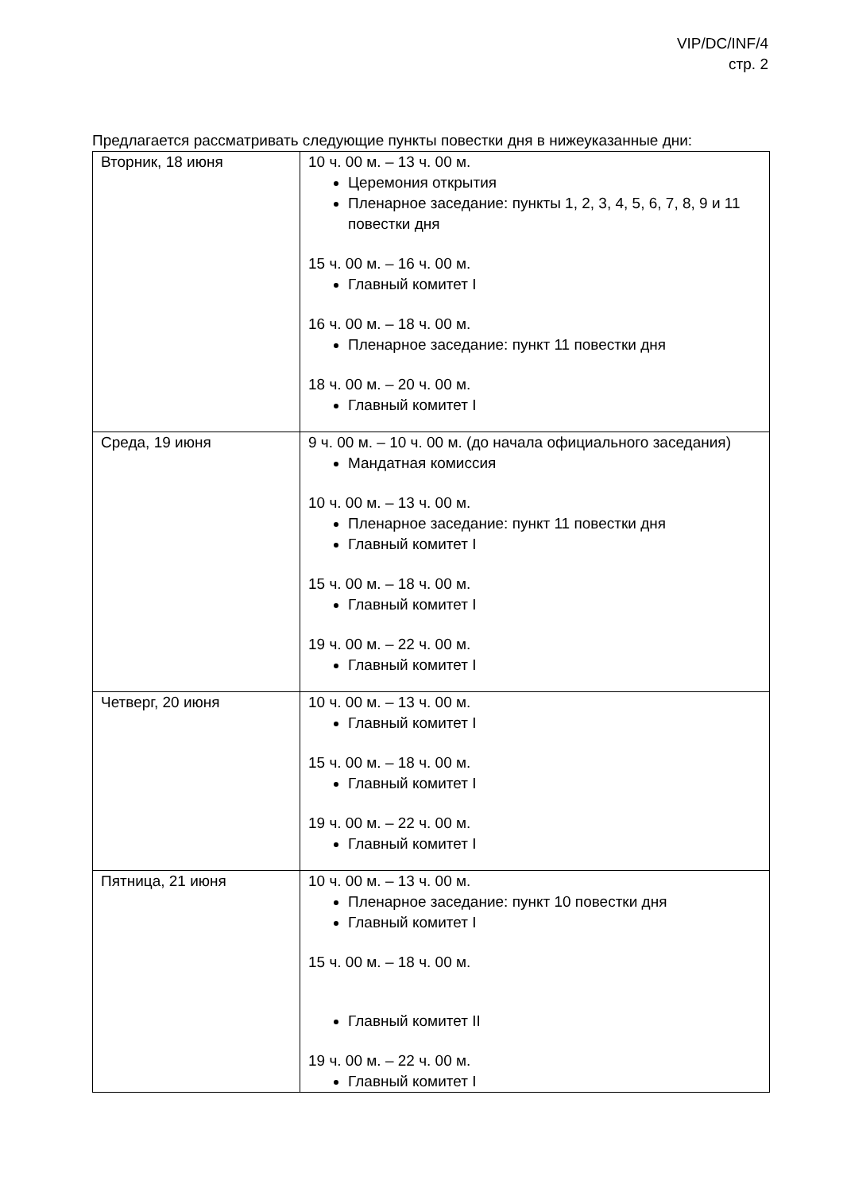VIP/DC/INF/4
стр. 2
Предлагается рассматривать следующие пункты повестки дня в нижеуказанные дни:
| Вторник, 18 июня | 10 ч. 00 м. – 13 ч. 00 м. Церемония открытия Пленарное заседание: пункты 1, 2, 3, 4, 5, 6, 7, 8, 9 и 11 повестки дня 15 ч. 00 м. – 16 ч. 00 м. Главный комитет I 16 ч. 00 м. – 18 ч. 00 м. Пленарное заседание: пункт 11 повестки дня 18 ч. 00 м. – 20 ч. 00 м. Главный комитет I |
| Среда, 19 июня | 9 ч. 00 м. – 10 ч. 00 м. (до начала официального заседания) Мандатная комиссия 10 ч. 00 м. – 13 ч. 00 м. Пленарное заседание: пункт 11 повестки дня Главный комитет I 15 ч. 00 м. – 18 ч. 00 м. Главный комитет I 19 ч. 00 м. – 22 ч. 00 м. Главный комитет I |
| Четверг, 20 июня | 10 ч. 00 м. – 13 ч. 00 м. Главный комитет I 15 ч. 00 м. – 18 ч. 00 м. Главный комитет I 19 ч. 00 м. – 22 ч. 00 м. Главный комитет I |
| Пятница, 21 июня | 10 ч. 00 м. – 13 ч. 00 м. Пленарное заседание: пункт 10 повестки дня Главный комитет I 15 ч. 00 м. – 18 ч. 00 м. Главный комитет II 19 ч. 00 м. – 22 ч. 00 м. Главный комитет I |